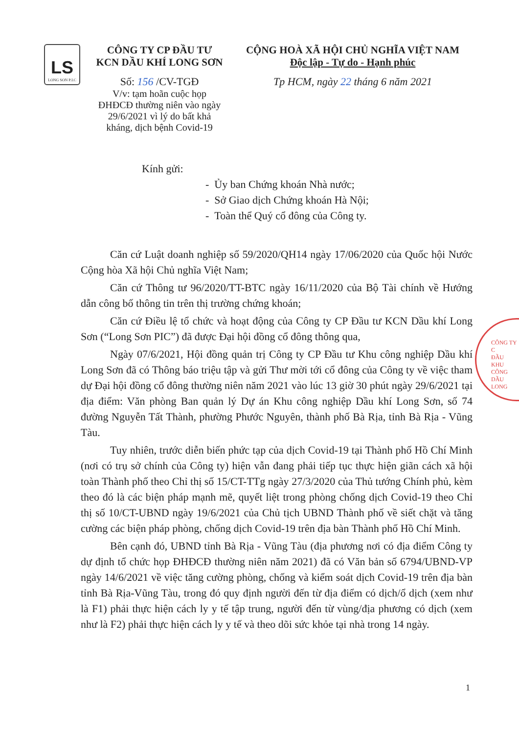LS
LONG SON P.I.C
CÔNG TY CP ĐẦU TƯ
KCN DẦU KHÍ LONG SƠN
Số: 156 /CV-TGĐ
V/v: tạm hoãn cuộc họp
ĐHĐCĐ thường niên vào ngày
29/6/2021 vì lý do bất khả
kháng, dịch bệnh Covid-19
CỘNG HOÀ XÃ HỘI CHỦ NGHĨA VIỆT NAM
Độc lập - Tự do - Hạnh phúc
Tp HCM, ngày 22 tháng 6 năm 2021
Kính gửi:
- Ủy ban Chứng khoán Nhà nước;
- Sở Giao dịch Chứng khoán Hà Nội;
- Toàn thể Quý cổ đông của Công ty.
Căn cứ Luật doanh nghiệp số 59/2020/QH14 ngày 17/06/2020 của Quốc hội Nước Cộng hòa Xã hội Chủ nghĩa Việt Nam;
Căn cứ Thông tư 96/2020/TT-BTC ngày 16/11/2020 của Bộ Tài chính về Hướng dẫn công bố thông tin trên thị trường chứng khoán;
Căn cứ Điều lệ tổ chức và hoạt động của Công ty CP Đầu tư KCN Dầu khí Long Sơn (“Long Sơn PIC”) đã được Đại hội đồng cổ đông thông qua,
Ngày 07/6/2021, Hội đồng quản trị Công ty CP Đầu tư Khu công nghiệp Dầu khí Long Sơn đã có Thông báo triệu tập và gửi Thư mời tới cổ đông của Công ty về việc tham dự Đại hội đồng cổ đông thường niên năm 2021 vào lúc 13 giờ 30 phút ngày 29/6/2021 tại địa điểm: Văn phòng Ban quản lý Dự án Khu công nghiệp Dầu khí Long Sơn, số 74 đường Nguyễn Tất Thành, phường Phước Nguyên, thành phố Bà Rịa, tỉnh Bà Rịa - Vũng Tàu.
Tuy nhiên, trước diễn biến phức tạp của dịch Covid-19 tại Thành phố Hồ Chí Minh (nơi có trụ sở chính của Công ty) hiện vẫn đang phải tiếp tục thực hiện giãn cách xã hội toàn Thành phố theo Chỉ thị số 15/CT-TTg ngày 27/3/2020 của Thủ tướng Chính phủ, kèm theo đó là các biện pháp mạnh mẽ, quyết liệt trong phòng chống dịch Covid-19 theo Chỉ thị số 10/CT-UBND ngày 19/6/2021 của Chủ tịch UBND Thành phố về siết chặt và tăng cường các biện pháp phòng, chống dịch Covid-19 trên địa bàn Thành phố Hồ Chí Minh.
Bên cạnh đó, UBND tỉnh Bà Rịa - Vũng Tàu (địa phương nơi có địa điểm Công ty dự định tổ chức họp ĐHĐCĐ thường niên năm 2021) đã có Văn bản số 6794/UBND-VP ngày 14/6/2021 về việc tăng cường phòng, chống và kiểm soát dịch Covid-19 trên địa bàn tỉnh Bà Rịa-Vũng Tàu, trong đó quy định người đến từ địa điểm có dịch/ổ dịch (xem như là F1) phải thực hiện cách ly y tế tập trung, người đến từ vùng/địa phương có dịch (xem như là F2) phải thực hiện cách ly y tế và theo dõi sức khỏe tại nhà trong 14 ngày.
CÔNG TY C
ĐẦU
KHU CÔNG
DẦU
LONG
1